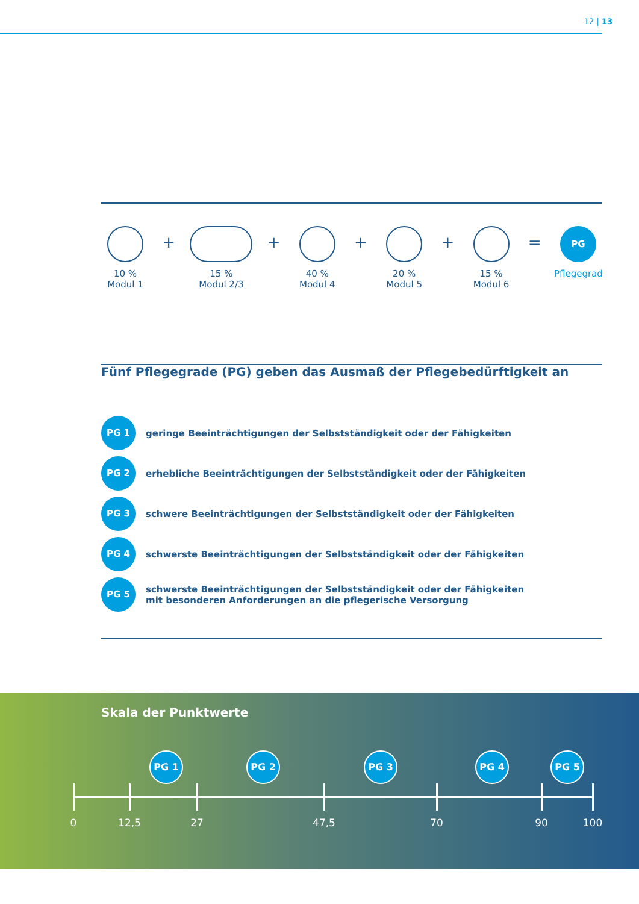12 | 13
10 %
Modul 1
+
15 %
Modul 2/3
+
40 %
Modul 4
+
20 %
Modul 5
+
15 %
Modul 6
=
PG
Pflegegrad
Fünf Pflegegrade (PG) geben das Ausmaß der Pflegebedürftigkeit an
PG 1
geringe Beeinträchtigungen der Selbstständigkeit oder der Fähigkeiten
PG 2
erhebliche Beeinträchtigungen der Selbstständigkeit oder der Fähigkeiten
PG 3
schwere Beeinträchtigungen der Selbstständigkeit oder der Fähigkeiten
PG 4
schwerste Beeinträchtigungen der Selbstständigkeit oder der Fähigkeiten
PG 5
schwerste Beeinträchtigungen der Selbstständigkeit oder der Fähigkeiten
mit besonderen Anforderungen an die pflegerische Versorgung
Skala der Punktwerte
PG 1 PG 2 PG 3 PG 4 PG 5
0 12,5 27 47,5 70 90 100